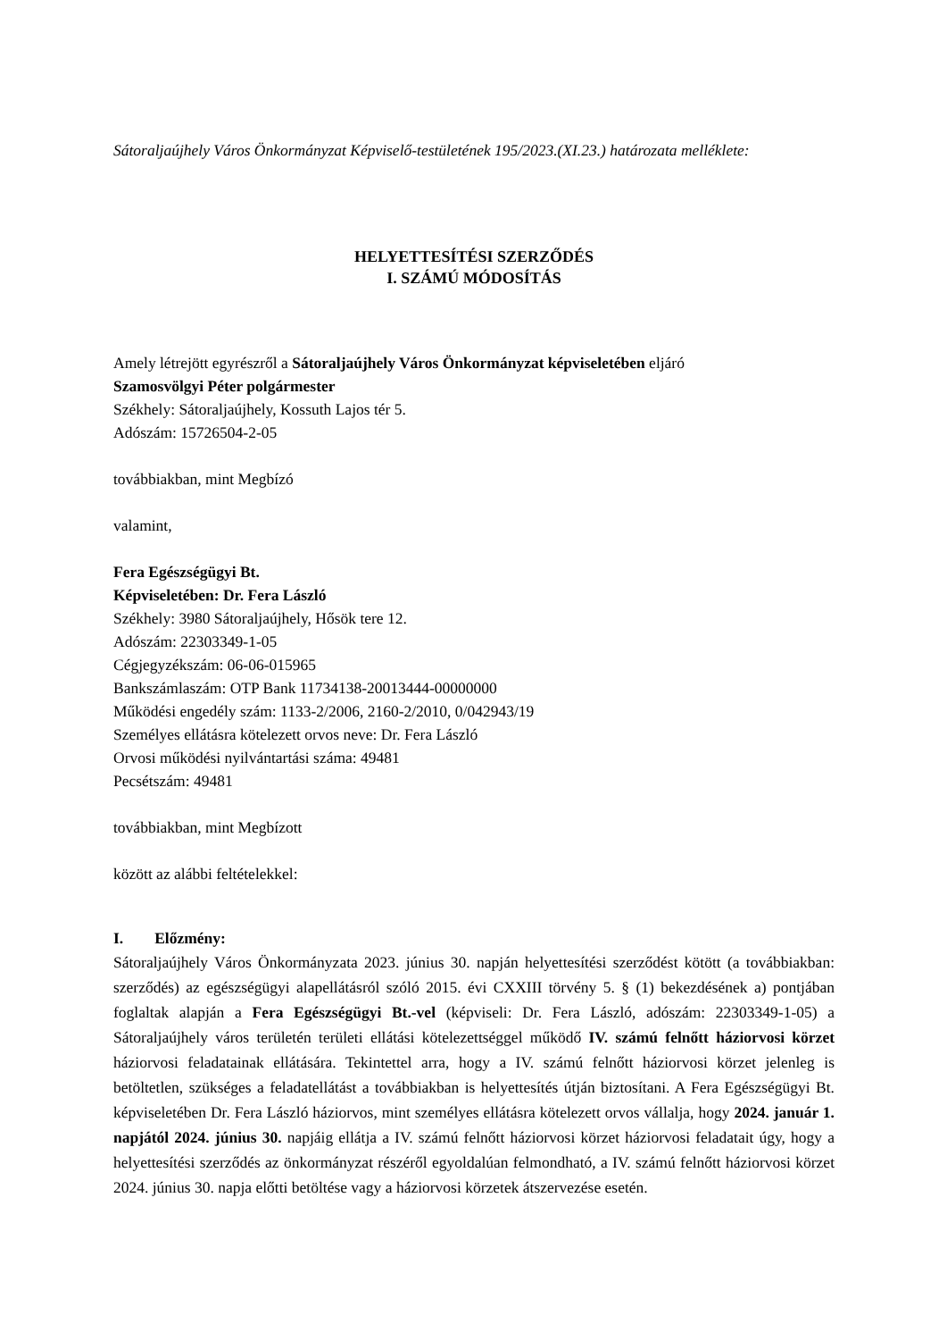Sátoraljaújhely Város Önkormányzat Képviselő-testületének 195/2023.(XI.23.) határozata melléklete:
HELYETTESÍTÉSI SZERZŐDÉS
I. SZÁMÚ MÓDOSÍTÁS
Amely létrejött egyrészről a Sátoraljaújhely Város Önkormányzat képviseletében eljáró
Szamosvölgyi Péter polgármester
Székhely: Sátoraljaújhely, Kossuth Lajos tér 5.
Adószám: 15726504-2-05
továbbiakban, mint Megbízó
valamint,
Fera Egészségügyi Bt.
Képviseletében: Dr. Fera László
Székhely: 3980 Sátoraljaújhely, Hősök tere 12.
Adószám: 22303349-1-05
Cégjegyzékszám: 06-06-015965
Bankszámlaszám: OTP Bank 11734138-20013444-00000000
Működési engedély szám: 1133-2/2006, 2160-2/2010, 0/042943/19
Személyes ellátásra kötelezett orvos neve: Dr. Fera László
Orvosi működési nyilvántartási száma: 49481
Pecsétszám: 49481
továbbiakban, mint Megbízott
között az alábbi feltételekkel:
I. Előzmény:
Sátoraljaújhely Város Önkormányzata 2023. június 30. napján helyettesítési szerződést kötött (a továbbiakban: szerződés) az egészségügyi alapellátásról szóló 2015. évi CXXIII törvény 5. § (1) bekezdésének a) pontjában foglaltak alapján a Fera Egészségügyi Bt.-vel (képviseli: Dr. Fera László, adószám: 22303349-1-05) a Sátoraljaújhely város területén területi ellátási kötelezettséggel működő IV. számú felnőtt háziorvosi körzet háziorvosi feladatainak ellátására. Tekintettel arra, hogy a IV. számú felnőtt háziorvosi körzet jelenleg is betöltetlen, szükséges a feladatellátást a továbbiakban is helyettesítés útján biztosítani. A Fera Egészségügyi Bt. képviseletében Dr. Fera László háziorvos, mint személyes ellátásra kötelezett orvos vállalja, hogy 2024. január 1. napjától 2024. június 30. napjáig ellátja a IV. számú felnőtt háziorvosi körzet háziorvosi feladatait úgy, hogy a helyettesítési szerződés az önkormányzat részéről egyoldalúan felmondható, a IV. számú felnőtt háziorvosi körzet 2024. június 30. napja előtti betöltése vagy a háziorvosi körzetek átszervezése esetén.